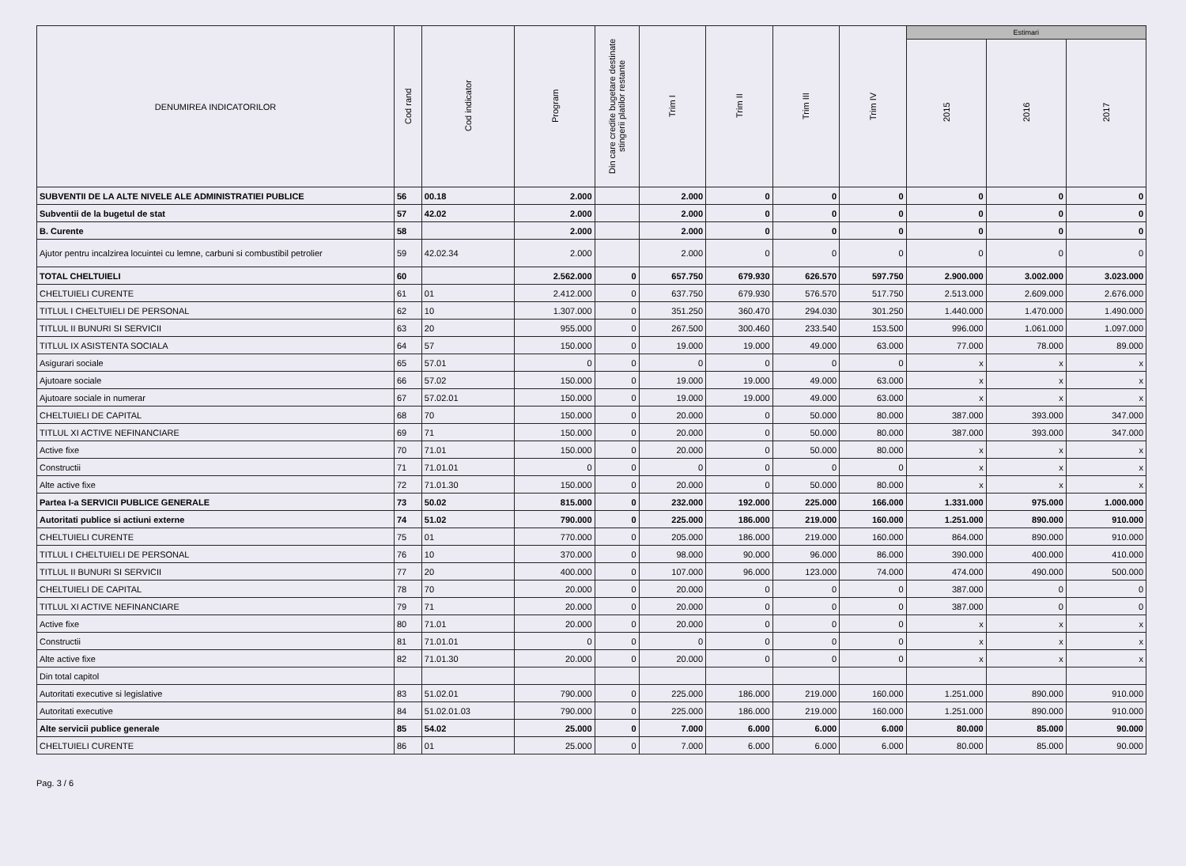| DENUMIREA INDICATORILOR | Cod rand | Cod indicator | Program | Din care credite bugetare destinate stingerii platilor restante | Trim I | Trim II | Trim III | Trim IV | Estimari | | |
| --- | --- | --- | --- | --- | --- | --- | --- | --- | --- | --- | --- |
| | | | | | | | | | 2015 | 2016 | 2017 |
| SUBVENTII DE LA ALTE NIVELE ALE ADMINISTRATIEI PUBLICE | 56 | 00.18 | 2.000 | | 2.000 | 0 | 0 | 0 | 0 | 0 | 0 |
| Subventii de la bugetul de stat | 57 | 42.02 | 2.000 | | 2.000 | 0 | 0 | 0 | 0 | 0 | 0 |
| B. Curente | 58 | | 2.000 | | 2.000 | 0 | 0 | 0 | 0 | 0 | 0 |
| Ajutor pentru incalzirea locuintei cu lemne, carbuni si combustibil petrolier | 59 | 42.02.34 | 2.000 | | 2.000 | 0 | 0 | 0 | 0 | 0 | 0 |
| TOTAL CHELTUIELI | 60 | | 2.562.000 | 0 | 657.750 | 679.930 | 626.570 | 597.750 | 2.900.000 | 3.002.000 | 3.023.000 |
| CHELTUIELI CURENTE | 61 | 01 | 2.412.000 | 0 | 637.750 | 679.930 | 576.570 | 517.750 | 2.513.000 | 2.609.000 | 2.676.000 |
| TITLUL I CHELTUIELI DE PERSONAL | 62 | 10 | 1.307.000 | 0 | 351.250 | 360.470 | 294.030 | 301.250 | 1.440.000 | 1.470.000 | 1.490.000 |
| TITLUL II BUNURI SI SERVICII | 63 | 20 | 955.000 | 0 | 267.500 | 300.460 | 233.540 | 153.500 | 996.000 | 1.061.000 | 1.097.000 |
| TITLUL IX ASISTENTA SOCIALA | 64 | 57 | 150.000 | 0 | 19.000 | 19.000 | 49.000 | 63.000 | 77.000 | 78.000 | 89.000 |
| Asigurari sociale | 65 | 57.01 | 0 | 0 | 0 | 0 | 0 | 0 | x | x | x |
| Ajutoare sociale | 66 | 57.02 | 150.000 | 0 | 19.000 | 19.000 | 49.000 | 63.000 | x | x | x |
| Ajutoare sociale in numerar | 67 | 57.02.01 | 150.000 | 0 | 19.000 | 19.000 | 49.000 | 63.000 | x | x | x |
| CHELTUIELI DE CAPITAL | 68 | 70 | 150.000 | 0 | 20.000 | 0 | 50.000 | 80.000 | 387.000 | 393.000 | 347.000 |
| TITLUL XI ACTIVE NEFINANCIARE | 69 | 71 | 150.000 | 0 | 20.000 | 0 | 50.000 | 80.000 | 387.000 | 393.000 | 347.000 |
| Active fixe | 70 | 71.01 | 150.000 | 0 | 20.000 | 0 | 50.000 | 80.000 | x | x | x |
| Constructii | 71 | 71.01.01 | 0 | 0 | 0 | 0 | 0 | 0 | x | x | x |
| Alte active fixe | 72 | 71.01.30 | 150.000 | 0 | 20.000 | 0 | 50.000 | 80.000 | x | x | x |
| Partea I-a SERVICII PUBLICE GENERALE | 73 | 50.02 | 815.000 | 0 | 232.000 | 192.000 | 225.000 | 166.000 | 1.331.000 | 975.000 | 1.000.000 |
| Autoritati publice si actiuni externe | 74 | 51.02 | 790.000 | 0 | 225.000 | 186.000 | 219.000 | 160.000 | 1.251.000 | 890.000 | 910.000 |
| CHELTUIELI CURENTE | 75 | 01 | 770.000 | 0 | 205.000 | 186.000 | 219.000 | 160.000 | 864.000 | 890.000 | 910.000 |
| TITLUL I CHELTUIELI DE PERSONAL | 76 | 10 | 370.000 | 0 | 98.000 | 90.000 | 96.000 | 86.000 | 390.000 | 400.000 | 410.000 |
| TITLUL II BUNURI SI SERVICII | 77 | 20 | 400.000 | 0 | 107.000 | 96.000 | 123.000 | 74.000 | 474.000 | 490.000 | 500.000 |
| CHELTUIELI DE CAPITAL | 78 | 70 | 20.000 | 0 | 20.000 | 0 | 0 | 0 | 387.000 | 0 | 0 |
| TITLUL XI ACTIVE NEFINANCIARE | 79 | 71 | 20.000 | 0 | 20.000 | 0 | 0 | 0 | 387.000 | 0 | 0 |
| Active fixe | 80 | 71.01 | 20.000 | 0 | 20.000 | 0 | 0 | 0 | x | x | x |
| Constructii | 81 | 71.01.01 | 0 | 0 | 0 | 0 | 0 | 0 | x | x | x |
| Alte active fixe | 82 | 71.01.30 | 20.000 | 0 | 20.000 | 0 | 0 | 0 | x | x | x |
| Din total capitol | | | | | | | | | | | |
| Autoritati executive si legislative | 83 | 51.02.01 | 790.000 | 0 | 225.000 | 186.000 | 219.000 | 160.000 | 1.251.000 | 890.000 | 910.000 |
| Autoritati executive | 84 | 51.02.01.03 | 790.000 | 0 | 225.000 | 186.000 | 219.000 | 160.000 | 1.251.000 | 890.000 | 910.000 |
| Alte servicii publice generale | 85 | 54.02 | 25.000 | 0 | 7.000 | 6.000 | 6.000 | 6.000 | 80.000 | 85.000 | 90.000 |
| CHELTUIELI CURENTE | 86 | 01 | 25.000 | 0 | 7.000 | 6.000 | 6.000 | 6.000 | 80.000 | 85.000 | 90.000 |
Pag. 3 / 6